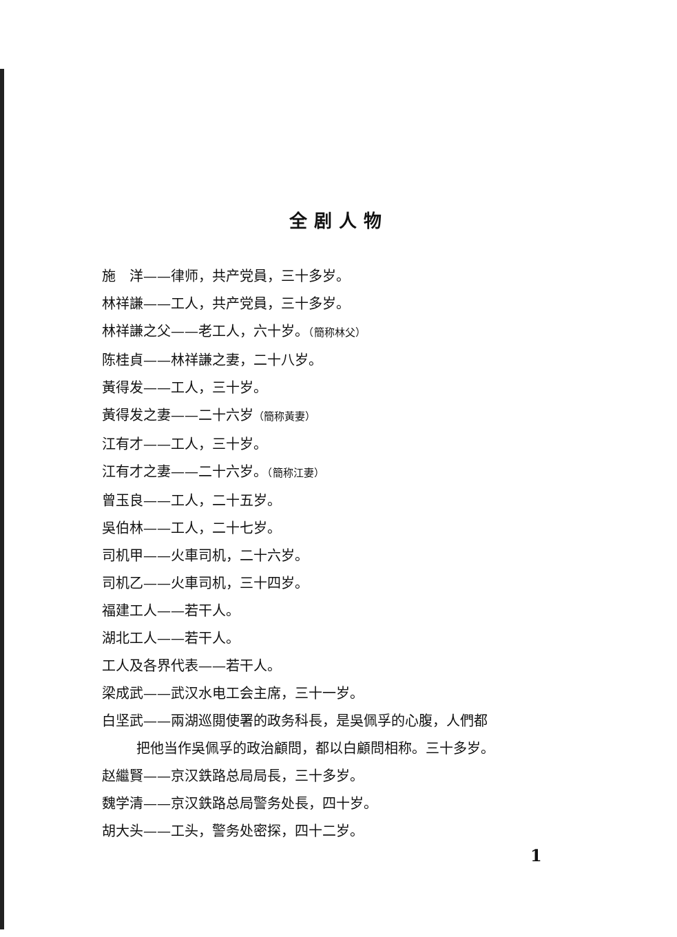全剧人物
施　洋——律师，共产党員，三十多岁。
林祥謙——工人，共产党員，三十多岁。
林祥謙之父——老工人，六十岁。（簡称林父）
陈桂貞——林祥謙之妻，二十八岁。
黃得发——工人，三十岁。
黃得发之妻——二十六岁（簡称黃妻）
江有才——工人，三十岁。
江有才之妻——二十六岁。（簡称江妻）
曾玉良——工人，二十五岁。
吳伯林——工人，二十七岁。
司机甲——火車司机，二十六岁。
司机乙——火車司机，三十四岁。
福建工人——若干人。
湖北工人——若干人。
工人及各界代表——若干人。
梁成武——武汉水电工会主席，三十一岁。
白坚武——兩湖巡閱使署的政务科長，是吳佩孚的心腹，人們都
把他当作吳佩孚的政治顧問，都以白顧問相称。三十多岁。
赵繼賢——京汉鉄路总局局長，三十多岁。
魏学清——京汉鉄路总局警务处長，四十岁。
胡大头——工头，警务处密探，四十二岁。
1